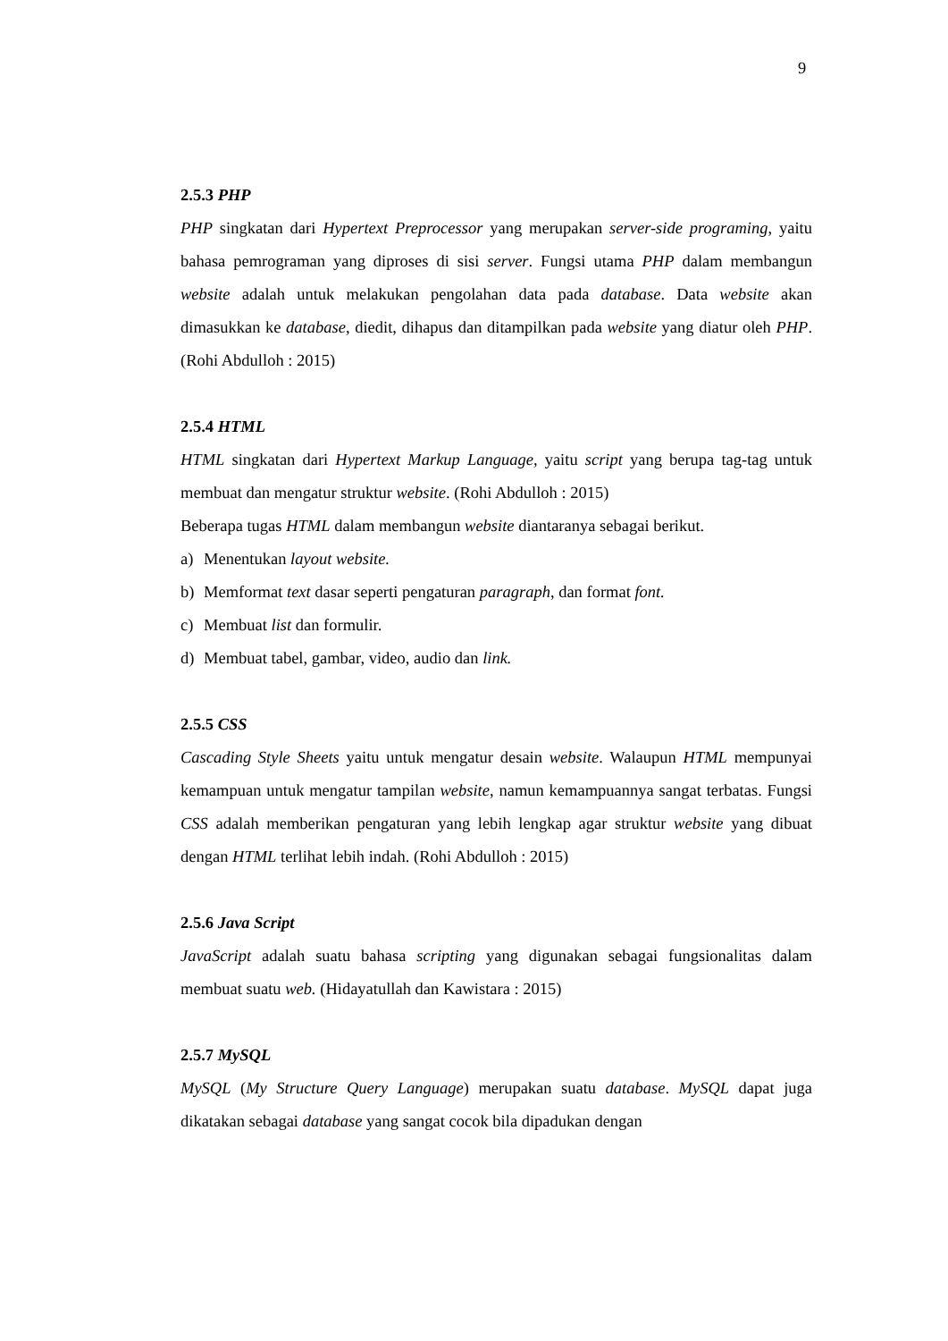9
2.5.3 PHP
PHP singkatan dari Hypertext Preprocessor yang merupakan server-side programing, yaitu bahasa pemrograman yang diproses di sisi server. Fungsi utama PHP dalam membangun website adalah untuk melakukan pengolahan data pada database. Data website akan dimasukkan ke database, diedit, dihapus dan ditampilkan pada website yang diatur oleh PHP. (Rohi Abdulloh : 2015)
2.5.4 HTML
HTML singkatan dari Hypertext Markup Language, yaitu script yang berupa tag-tag untuk membuat dan mengatur struktur website. (Rohi Abdulloh : 2015)
Beberapa tugas HTML dalam membangun website diantaranya sebagai berikut.
a) Menentukan layout website.
b) Memformat text dasar seperti pengaturan paragraph, dan format font.
c) Membuat list dan formulir.
d) Membuat tabel, gambar, video, audio dan link.
2.5.5 CSS
Cascading Style Sheets yaitu untuk mengatur desain website. Walaupun HTML mempunyai kemampuan untuk mengatur tampilan website, namun kemampuannya sangat terbatas. Fungsi CSS adalah memberikan pengaturan yang lebih lengkap agar struktur website yang dibuat dengan HTML terlihat lebih indah. (Rohi Abdulloh : 2015)
2.5.6 Java Script
JavaScript adalah suatu bahasa scripting yang digunakan sebagai fungsionalitas dalam membuat suatu web. (Hidayatullah dan Kawistara : 2015)
2.5.7 MySQL
MySQL (My Structure Query Language) merupakan suatu database. MySQL dapat juga dikatakan sebagai database yang sangat cocok bila dipadukan dengan